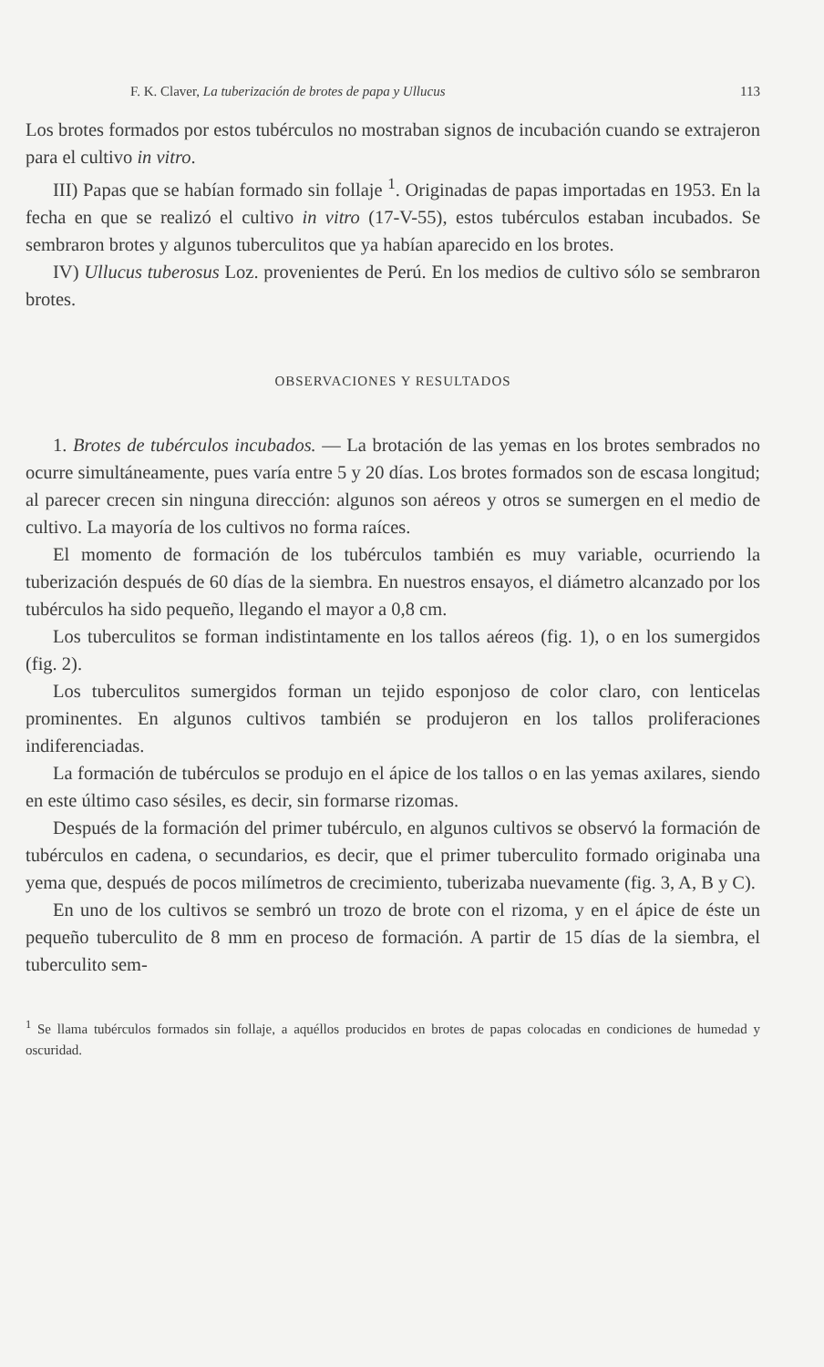F. K. Claver, La tuberización de brotes de papa y Ullucus 113
Los brotes formados por estos tubérculos no mostraban signos de incubación cuando se extrajeron para el cultivo in vitro.
III) Papas que se habían formado sin follaje <sup>1</sup>. Originadas de papas importadas en 1953. En la fecha en que se realizó el cultivo in vitro (17-V-55), estos tubérculos estaban incubados. Se sembraron brotes y algunos tuberculitos que ya habían aparecido en los brotes.
IV) Ullucus tuberosus Loz. provenientes de Perú. En los medios de cultivo sólo se sembraron brotes.
OBSERVACIONES Y RESULTADOS
1. Brotes de tubérculos incubados. — La brotación de las yemas en los brotes sembrados no ocurre simultáneamente, pues varía entre 5 y 20 días. Los brotes formados son de escasa longitud; al parecer crecen sin ninguna dirección: algunos son aéreos y otros se sumergen en el medio de cultivo. La mayoría de los cultivos no forma raíces.
El momento de formación de los tubérculos también es muy variable, ocurriendo la tuberización después de 60 días de la siembra. En nuestros ensayos, el diámetro alcanzado por los tubérculos ha sido pequeño, llegando el mayor a 0,8 cm.
Los tuberculitos se forman indistintamente en los tallos aéreos (fig. 1), o en los sumergidos (fig. 2).
Los tuberculitos sumergidos forman un tejido esponjoso de color claro, con lenticelas prominentes. En algunos cultivos también se produjeron en los tallos proliferaciones indiferenciadas.
La formación de tubérculos se produjo en el ápice de los tallos o en las yemas axilares, siendo en este último caso sésiles, es decir, sin formarse rizomas.
Después de la formación del primer tubérculo, en algunos cultivos se observó la formación de tubérculos en cadena, o secundarios, es decir, que el primer tuberculito formado originaba una yema que, después de pocos milímetros de crecimiento, tuberizaba nuevamente (fig. 3, A, B y C).
En uno de los cultivos se sembró un trozo de brote con el rizoma, y en el ápice de éste un pequeño tuberculito de 8 mm en proceso de formación. A partir de 15 días de la siembra, el tuberculito sem-
<sup>1</sup> Se llama tubérculos formados sin follaje, a aquéllos producidos en brotes de papas colocadas en condiciones de humedad y oscuridad.